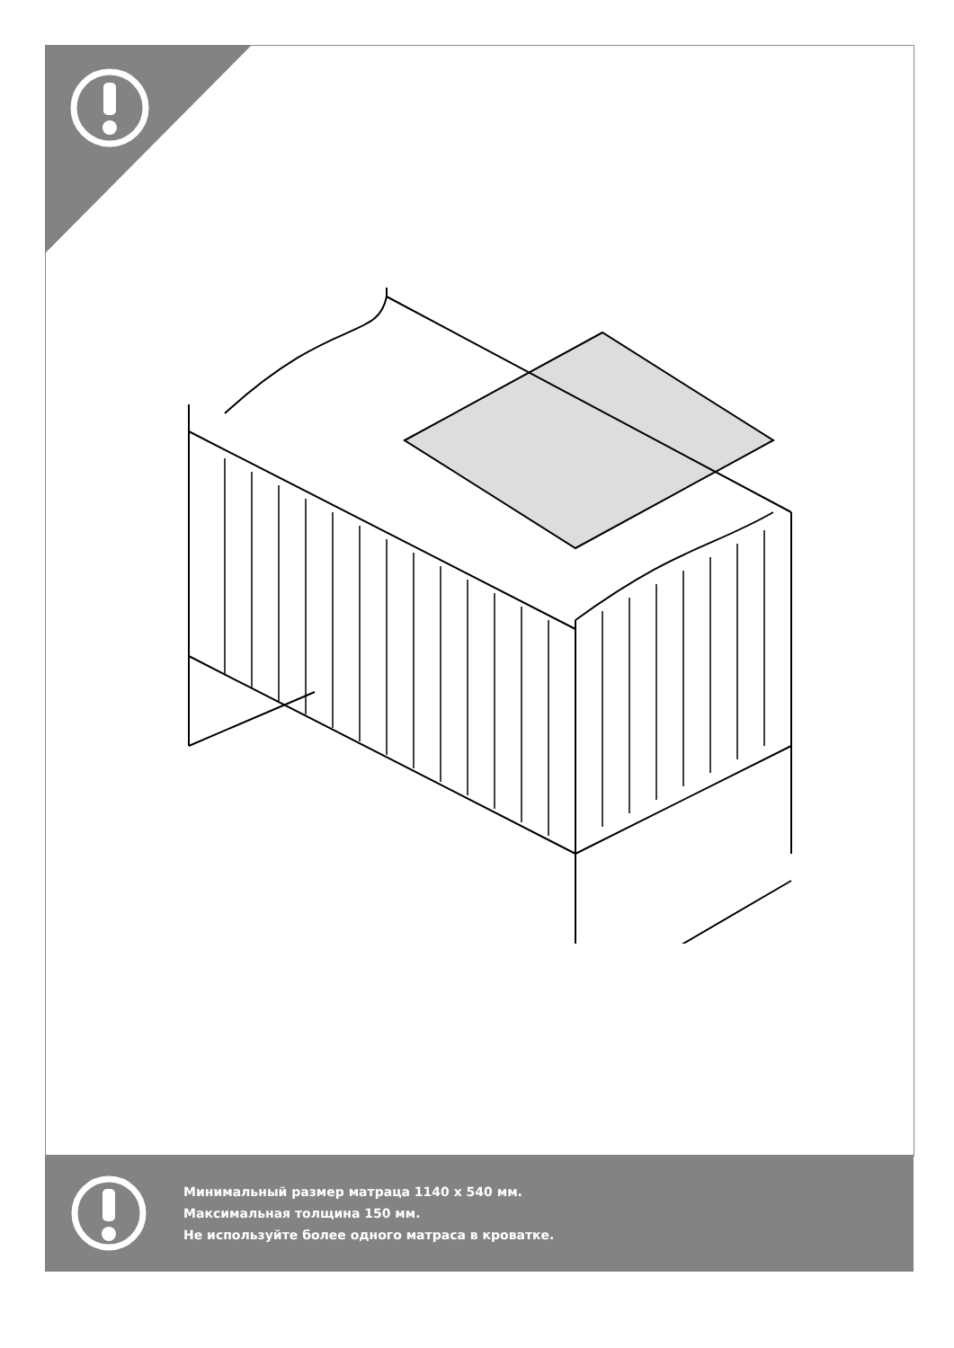Минимальный размер матраца 1140 х 540 мм.
Максимальная толщина 150 мм.
Не используйте более одного матраса в кроватке.